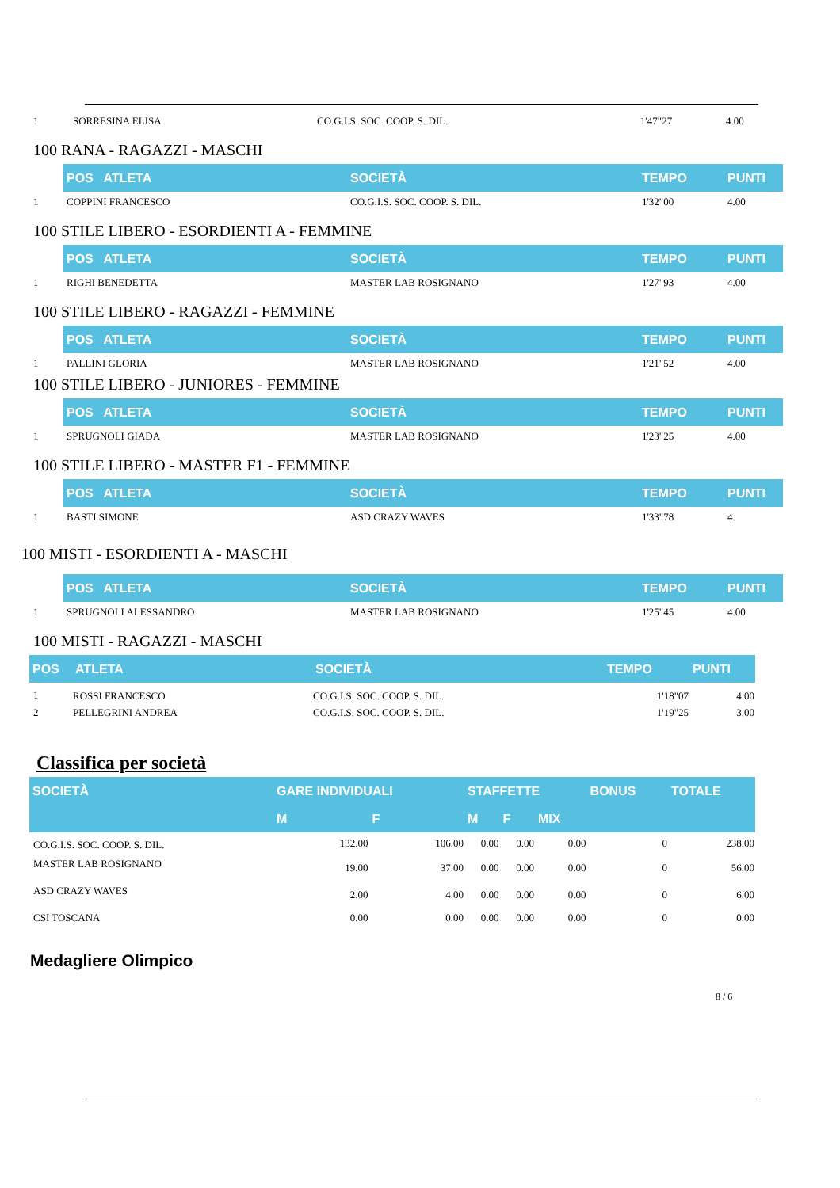| 1 | SORRESINA ELISA | CO.G.I.S. SOC. COOP. S. DIL. | 1'47"27 | 4.00 |
100 RANA - RAGAZZI - MASCHI
| | POS ATLETA | SOCIETÀ | TEMPO | PUNTI |
| 1 | COPPINI FRANCESCO | CO.G.I.S. SOC. COOP. S. DIL. | 1'32"00 | 4.00 |
100 STILE LIBERO - ESORDIENTI A - FEMMINE
| | POS ATLETA | SOCIETÀ | TEMPO | PUNTI |
| 1 | RIGHI BENEDETTA | MASTER LAB ROSIGNANO | 1'27"93 | 4.00 |
100 STILE LIBERO - RAGAZZI - FEMMINE
| | POS ATLETA | SOCIETÀ | TEMPO | PUNTI |
| 1 | PALLINI GLORIA | MASTER LAB ROSIGNANO | 1'21"52 | 4.00 |
100 STILE LIBERO - JUNIORES - FEMMINE
| | POS ATLETA | SOCIETÀ | TEMPO | PUNTI |
| 1 | SPRUGNOLI GIADA | MASTER LAB ROSIGNANO | 1'23"25 | 4.00 |
100 STILE LIBERO - MASTER F1 - FEMMINE
| | POS ATLETA | SOCIETÀ | TEMPO | PUNTI |
| 1 | BASTI SIMONE | ASD CRAZY WAVES | 1'33"78 | 4. |
100 MISTI - ESORDIENTI A - MASCHI
| | POS ATLETA | SOCIETÀ | TEMPO | PUNTI |
| 1 | SPRUGNOLI ALESSANDRO | MASTER LAB ROSIGNANO | 1'25"45 | 4.00 |
100 MISTI - RAGAZZI - MASCHI
| POS | ATLETA | SOCIETÀ | TEMPO | PUNTI |
| 1 | ROSSI FRANCESCO | CO.G.I.S. SOC. COOP. S. DIL. | 1'18"07 | 4.00 |
| 2 | PELLEGRINI ANDREA | CO.G.I.S. SOC. COOP. S. DIL. | 1'19"25 | 3.00 |
Classifica per società
| SOCIETÀ | GARE INDIVIDUALI | | STAFFETTE | | | BONUS | TOTALE |
| | M | F | M | F | MIX | | |
| CO.G.I.S. SOC. COOP. S. DIL. | 132.00 | 106.00 | 0.00 | 0.00 | 0.00 | 0 | 238.00 |
| MASTER LAB ROSIGNANO | 19.00 | 37.00 | 0.00 | 0.00 | 0.00 | 0 | 56.00 |
| ASD CRAZY WAVES | 2.00 | 4.00 | 0.00 | 0.00 | 0.00 | 0 | 6.00 |
| CSI TOSCANA | 0.00 | 0.00 | 0.00 | 0.00 | 0.00 | 0 | 0.00 |
Medagliere Olimpico
8 / 6